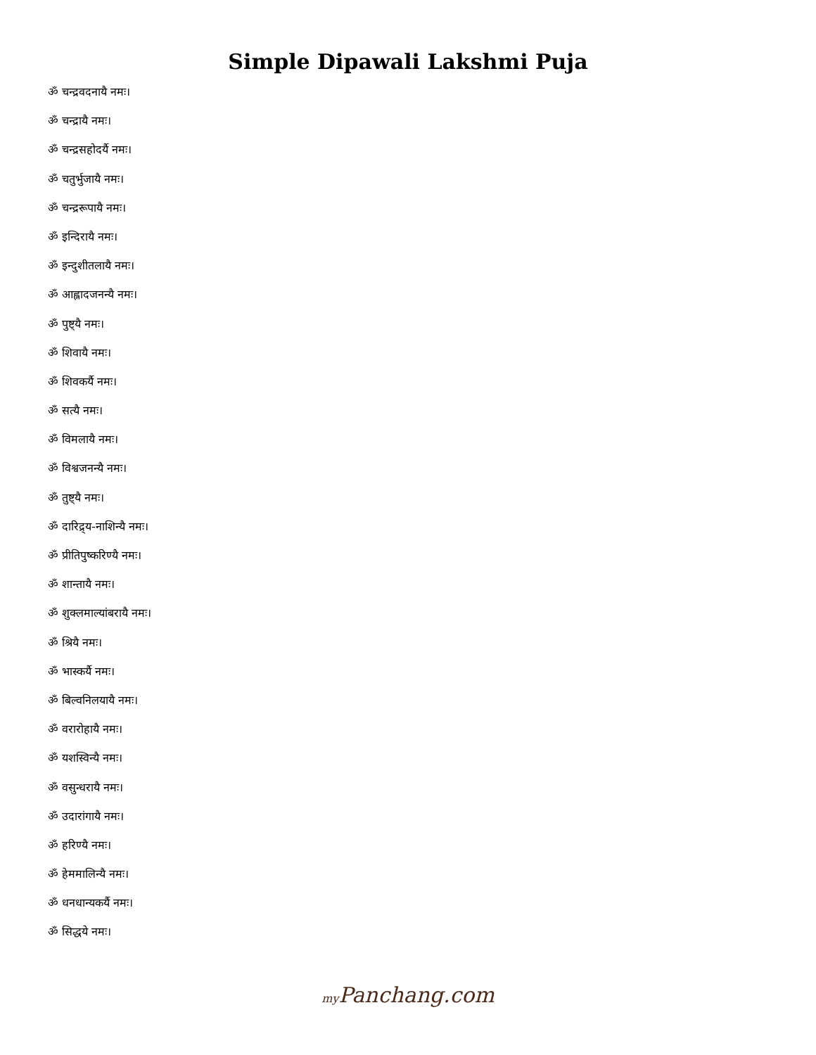Simple Dipawali Lakshmi Puja
ॐ चन्द्रवदनायै नमः।
ॐ चन्द्रायै नमः।
ॐ चन्द्रसहोदर्यै नमः।
ॐ चतुर्भुजायै नमः।
ॐ चन्द्ररूपायै नमः।
ॐ इन्दिरायै नमः।
ॐ इन्दुशीतलायै नमः।
ॐ आह्लादजनन्यै नमः।
ॐ पुष्ट्यै नमः।
ॐ शिवायै नमः।
ॐ शिवकर्यै नमः।
ॐ सत्यै नमः।
ॐ विमलायै नमः।
ॐ विश्वजनन्यै नमः।
ॐ तुष्ट्यै नमः।
ॐ दारिद्र्य-नाशिन्यै नमः।
ॐ प्रीतिपुष्करिण्यै नमः।
ॐ शान्तायै नमः।
ॐ शुक्लमाल्यांबरायै नमः।
ॐ श्रियै नमः।
ॐ भास्कर्यै नमः।
ॐ बिल्वनिलयायै नमः।
ॐ वरारोहायै नमः।
ॐ यशस्विन्यै नमः।
ॐ वसुन्धरायै नमः।
ॐ उदारांगायै नमः।
ॐ हरिण्यै नमः।
ॐ हेममालिन्यै नमः।
ॐ धनधान्यकर्यै नमः।
ॐ सिद्धये नमः।
my Panchang.com